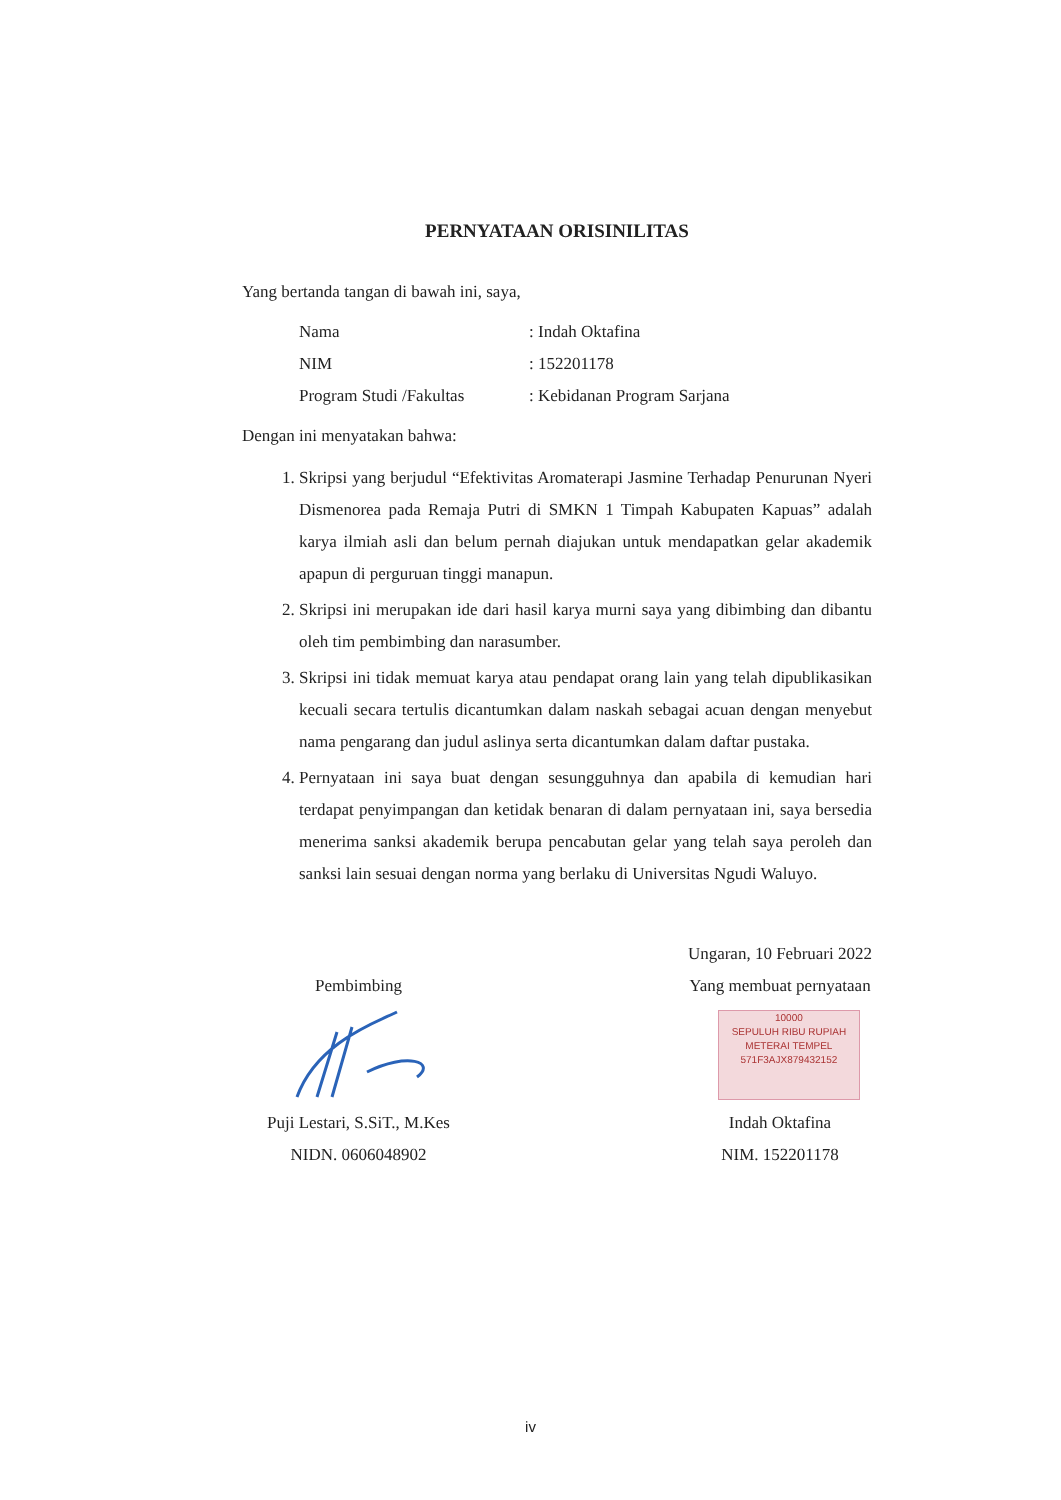PERNYATAAN ORISINILITAS
Yang bertanda tangan di bawah ini, saya,
| Nama | : Indah Oktafina |
| NIM | : 152201178 |
| Program Studi /Fakultas | : Kebidanan Program Sarjana |
Dengan ini menyatakan bahwa:
1. Skripsi yang berjudul “Efektivitas Aromaterapi Jasmine Terhadap Penurunan Nyeri Dismenorea pada Remaja Putri di SMKN 1 Timpah Kabupaten Kapuas” adalah karya ilmiah asli dan belum pernah diajukan untuk mendapatkan gelar akademik apapun di perguruan tinggi manapun.
2. Skripsi ini merupakan ide dari hasil karya murni saya yang dibimbing dan dibantu oleh tim pembimbing dan narasumber.
3. Skripsi ini tidak memuat karya atau pendapat orang lain yang telah dipublikasikan kecuali secara tertulis dicantumkan dalam naskah sebagai acuan dengan menyebut nama pengarang dan judul aslinya serta dicantumkan dalam daftar pustaka.
4. Pernyataan ini saya buat dengan sesungguhnya dan apabila di kemudian hari terdapat penyimpangan dan ketidak benaran di dalam pernyataan ini, saya bersedia menerima sanksi akademik berupa pencabutan gelar yang telah saya peroleh dan sanksi lain sesuai dengan norma yang berlaku di Universitas Ngudi Waluyo.
Pembimbing
Puji Lestari, S.SiT., M.Kes
NIDN. 0606048902
Ungaran, 10 Februari 2022
Yang membuat pernyataan
10000
SEPULUH RIBU RUPIAH
METERAI TEMPEL
571F3AJX879432152
Indah Oktafina
NIM. 152201178
iv